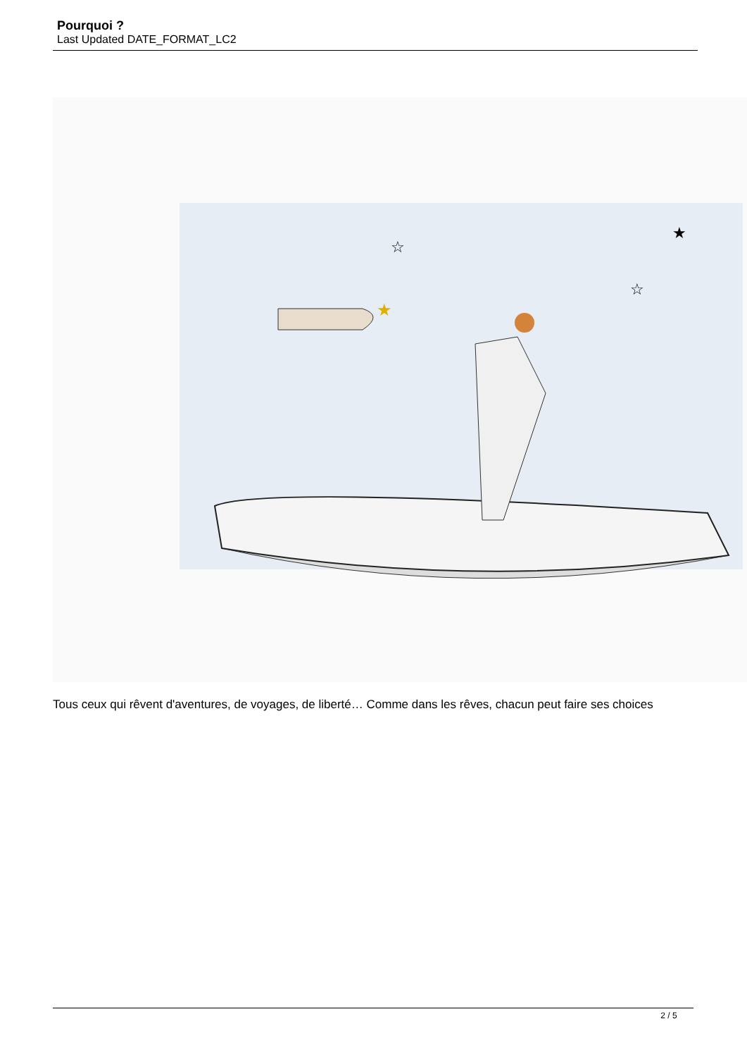Pourquoi ?
Last Updated DATE_FORMAT_LC2
☆
★
☆
★
Tous ceux qui rêvent d'aventures, de voyages, de liberté… Comme dans les rêves, chacun peut faire ses choices
2 / 5